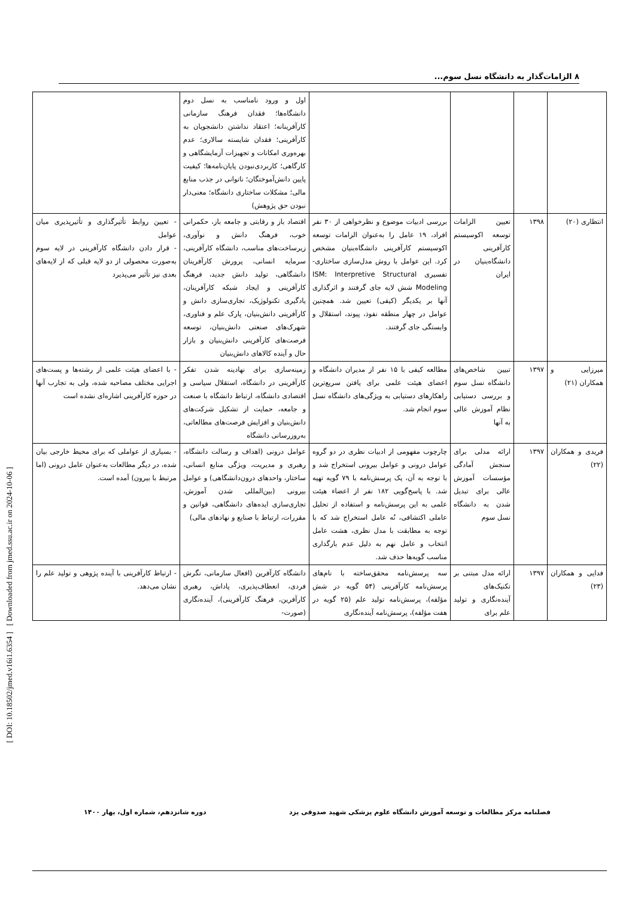۸ الزامات‌گذار به دانشگاه نسل سوم...
| | | | | اول و ورود نامناسب به نسل دوم دانشگاه‌ها؛ فقدان فرهنگ سازمانی کارآفرینانه؛ اعتقاد نداشتن دانشجویان به کارآفرینی؛ فقدان شایسته سالاری؛ عدم بهره‌وری امکانات و تجهیزات آزمایشگاهی و کارگاهی؛ کاربردی‌نبودن پایان‌نامه‌ها؛ کیفیت پایین دانش‌آموختگان؛ ناتوانی در جذب منابع مالی؛ مشکلات ساختاری دانشگاه؛ معنی‌دار نبودن حق پژوهش) | |
| انتظاری (۲۰) | ۱۳۹۸ | تعیین الزامات توسعه اکوسیستم کارآفرینی دانشگاه‌بنیان در ایران | بررسی ادبیات موضوع و نظرخواهی از ۳۰ نفر افراد، ۱۹ عامل را به‌عنوان الزامات توسعه اکوسیستم کارآفرینی دانشگاه‌بنیان مشخص کرد. این عوامل با روش مدل‌سازی ساختاری-تفسیری ISM: Interpretive Structural Modeling شش لایه جای گرفتند و اثرگذاری آنها بر یکدیگر (کیفی) تعیین شد. همچنین عوامل در چهار منطقه نفوذ، پیوند، استقلال و وابستگی جای گرفتند. | اقتصاد باز و رقابتی و جامعه باز، حکمرانی خوب، فرهنگ دانش و نوآوری، زیرساخت‌های مناسب، دانشگاه کارآفرینی، سرمایه انسانی، پرورش کارآفرینان دانشگاهی، تولید دانش جدید، فرهنگ کارآفرینی و ایجاد شبکه کارآفرینان، یادگیری تکنولوژیک، تجاری‌سازی دانش و کارآفرینی دانش‌بنیان، پارک علم و فناوری، شهرک‌های صنعتی دانش‌بنیان، توسعه فرصت‌های کارآفرینی دانش‌بنیان و بازار حال و آینده کالاهای دانش‌بنیان | - تعیین روابط تأثیرگذاری و تأثیرپذیری میان عوامل - قرار دادن دانشگاه کارآفرینی در لایه سوم به‌صورت محصولی از دو لایه قبلی که از لایه‌های بعدی نیز تأثیر می‌پذیرد |
| میرزایی و همکاران (۲۱) | ۱۳۹۷ | تبیین شاخص‌های دانشگاه نسل سوم و بررسی دستیابی نظام آموزش عالی به آنها | مطالعه کیفی با ۱۵ نفر از مدیران دانشگاه و اعضای هیئت علمی برای یافتن سریع‌ترین راهکارهای دستیابی به ویژگی‌های دانشگاه نسل سوم انجام شد. | زمینه‌سازی برای نهادینه شدن تفکر کارآفرینی در دانشگاه، استقلال سیاسی و اقتصادی دانشگاه، ارتباط دانشگاه با صنعت و جامعه، حمایت از تشکیل شرکت‌های دانش‌بنیان و افزایش فرصت‌های مطالعاتی، به‌روزرسانی دانشگاه | - با اعضای هیئت علمی از رشته‌ها و پست‌های اجرایی مختلف مصاحبه شده، ولی به تجارب آنها در حوزه کارآفرینی اشاره‌ای نشده است |
| فریدی و همکاران (۲۲) | ۱۳۹۷ | ارائه مدلی برای سنجش آمادگی مؤسسات آموزش عالی برای تبدیل شدن به دانشگاه نسل سوم | چارچوب مفهومی از ادبیات نظری در دو گروه عوامل درونی و عوامل بیرونی استخراج شد و با توجه به آن، یک پرسش‌نامه با ۷۹ گویه تهیه شد. با پاسخ‌گویی ۱۸۲ نفر از اعضاء هیئت علمی به این پرسش‌نامه و استفاده از تحلیل عاملی اکتشافی، نُه عامل استخراج شد که با توجه به مطابقت با مدل نظری، هشت عامل انتخاب و عامل نهم به دلیل عدم بارگذاری مناسب گویه‌ها حذف شد. | عوامل درونی (اهداف و رسالت دانشگاه، رهبری و مدیریت، ویژگی منابع انسانی، ساختار، واحدهای درون‌دانشگاهی) و عوامل بیرونی (بین‌المللی شدن آموزش، تجاری‌سازی ایده‌های دانشگاهی، قوانین و مقررات، ارتباط با صنایع و نهادهای مالی) | - بسیاری از عواملی که برای محیط خارجی بیان شده، در دیگر مطالعات به‌عنوان عامل درونی (اما مرتبط با بیرون) آمده است. |
| فدایی و همکاران (۲۳) | ۱۳۹۷ | ارائه مدل مبتنی بر تکنیک‌های آینده‌نگاری و تولید علم برای | سه پرسش‌نامه محقق‌ساخته با نام‌های پرسش‌نامه کارآفرینی (۵۴ گویه در شش مؤلفه)، پرسش‌نامه تولید علم (۲۵ گویه در هفت مؤلفه)، پرسش‌نامه آینده‌نگاری | دانشگاه کارآفرین (افعال سازمانی، نگرش فردی، انعطاف‌پذیری، پاداش، رهبری کارآفرین، فرهنگ کارآفرینی)، آینده‌نگاری (صورت- | - ارتباط کارآفرینی با آینده پژوهی و تولید علم را نشان می‌دهد. |
[ DOI: 10.18502/jmed.v16i1.6354 ] [ Downloaded from jmed.ssu.ac.ir on 2024-10-06 ]
فصلنامه مرکز مطالعات و توسعه آموزش دانشگاه علوم پزشکی شهید صدوقی یزد دوره شانزدهم، شماره اول، بهار ۱۴۰۰